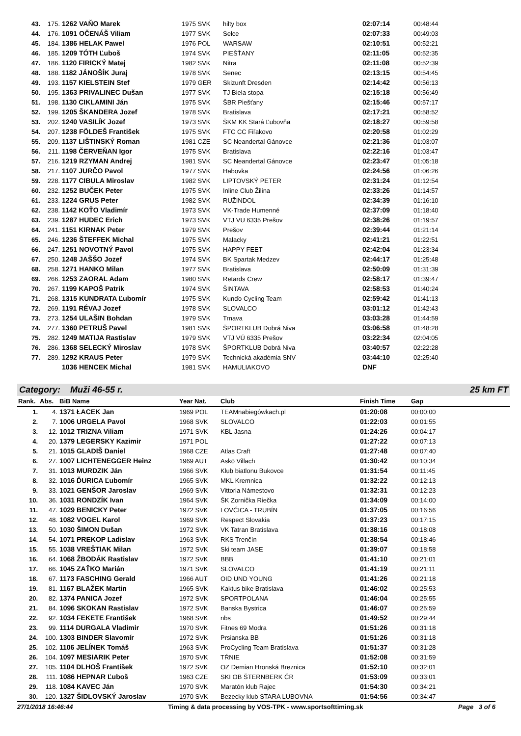| 43. | 175. | 1262 VAŇO Marek | 1975 SVK | hilty box | 02:07:14 | 00:48:44 |
| 44. | 176. | 1091 OČENÁŠ Viliam | 1977 SVK | Selce | 02:07:33 | 00:49:03 |
| 45. | 184. | 1386 HELAK Pawel | 1976 POL | WARSAW | 02:10:51 | 00:52:21 |
| 46. | 185. | 1209 TÓTH Ľuboš | 1974 SVK | PIEŠŤANY | 02:11:05 | 00:52:35 |
| 47. | 186. | 1120 FIRICKÝ Matej | 1982 SVK | Nitra | 02:11:08 | 00:52:39 |
| 48. | 188. | 1182 JÁNOŠÍK Juraj | 1978 SVK | Senec | 02:13:15 | 00:54:45 |
| 49. | 193. | 1157 KIELSTEIN Stef | 1979 GER | Skizunft Dresden | 02:14:42 | 00:56:13 |
| 50. | 195. | 1363 PRIVALINEC Dušan | 1977 SVK | TJ Biela stopa | 02:15:18 | 00:56:49 |
| 51. | 198. | 1130 CIKLAMINI Ján | 1975 SVK | ŠBR Piešťany | 02:15:46 | 00:57:17 |
| 52. | 199. | 1205 ŠKANDERA Jozef | 1978 SVK | Bratislava | 02:17:21 | 00:58:52 |
| 53. | 202. | 1240 VASILÍK Jozef | 1973 SVK | ŠKM KK Stará Ľubovňa | 02:18:27 | 00:59:58 |
| 54. | 207. | 1238 FÖLDEŠ František | 1975 SVK | FTC CC Fiľakovo | 02:20:58 | 01:02:29 |
| 55. | 209. | 1137 LIŠTINSKÝ Roman | 1981 CZE | SC Neandertal Gánovce | 02:21:36 | 01:03:07 |
| 56. | 211. | 1198 ČERVEŇAN Igor | 1975 SVK | Bratislava | 02:22:16 | 01:03:47 |
| 57. | 216. | 1219 RZYMAN Andrej | 1981 SVK | SC Neandertal Gánovce | 02:23:47 | 01:05:18 |
| 58. | 217. | 1107 JURČO Pavol | 1977 SVK | Habovka | 02:24:56 | 01:06:26 |
| 59. | 228. | 1177 CIBULA Miroslav | 1982 SVK | LIPTOVSKÝ PETER | 02:31:24 | 01:12:54 |
| 60. | 232. | 1252 BUČEK Peter | 1975 SVK | Inline Club Žilina | 02:33:26 | 01:14:57 |
| 61. | 233. | 1224 GRUS Peter | 1982 SVK | RUŽINDOL | 02:34:39 | 01:16:10 |
| 62. | 238. | 1142 KOŤO Vladimír | 1973 SVK | VK-Trade Humenné | 02:37:09 | 01:18:40 |
| 63. | 239. | 1287 HUDEC Erich | 1973 SVK | VTJ VU 6335 Prešov | 02:38:26 | 01:19:57 |
| 64. | 241. | 1151 KIRNAK Peter | 1979 SVK | Prešov | 02:39:44 | 01:21:14 |
| 65. | 246. | 1236 ŠTEFFEK Michal | 1975 SVK | Malacky | 02:41:21 | 01:22:51 |
| 66. | 247. | 1251 NOVOTNÝ Pavol | 1975 SVK | HAPPY FEET | 02:42:04 | 01:23:34 |
| 67. | 250. | 1248 JAŠŠO Jozef | 1974 SVK | BK Spartak Medzev | 02:44:17 | 01:25:48 |
| 68. | 258. | 1271 HANKO Milan | 1977 SVK | Bratislava | 02:50:09 | 01:31:39 |
| 69. | 266. | 1253 ZAORAL Adam | 1980 SVK | Retards Crew | 02:58:17 | 01:39:47 |
| 70. | 267. | 1199 KAPOŠ Patrik | 1974 SVK | ŠINTAVA | 02:58:53 | 01:40:24 |
| 71. | 268. | 1315 KUNDRATA Ľubomír | 1975 SVK | Kunďo Cycling Team | 02:59:42 | 01:41:13 |
| 72. | 269. | 1191 RÉVAJ Jozef | 1978 SVK | SLOVALCO | 03:01:12 | 01:42:43 |
| 73. | 273. | 1254 ULAŠIN Bohdan | 1979 SVK | Trnava | 03:03:28 | 01:44:59 |
| 74. | 277. | 1360 PETRUŠ Pavel | 1981 SVK | ŠPORTKLUB Dobrá Niva | 03:06:58 | 01:48:28 |
| 75. | 282. | 1249 MATIJA Rastislav | 1979 SVK | VTJ VÚ 6335 Prešov | 03:22:34 | 02:04:05 |
| 76. | 286. | 1368 SELECKÝ Miroslav | 1978 SVK | ŠPORTKLUB Dobrá Niva | 03:40:57 | 02:22:28 |
| 77. | 289. | 1292 KRAUS Peter | 1979 SVK | Technická akadémia SNV | 03:44:10 | 02:25:40 |
| | | 1036 HENCEK Michal | 1981 SVK | HAMULIAKOVO | DNF | |
Category: Muži 46-55 r. 25 km FT
| Rank. | Abs. | BiB Name | Year Nat. | Club | Finish Time | Gap |
| --- | --- | --- | --- | --- | --- | --- |
| 1. | 4. | 1371 ŁACEK Jan | 1969 POL | TEAMnabiegówkach.pl | 01:20:08 | 00:00:00 |
| 2. | 7. | 1006 URGELA Pavol | 1968 SVK | SLOVALCO | 01:22:03 | 00:01:55 |
| 3. | 12. | 1012 TRIZNA Viliam | 1971 SVK | KBL Jasna | 01:24:26 | 00:04:17 |
| 4. | 20. | 1379 LEGERSKY Kazimir | 1971 POL | | 01:27:22 | 00:07:13 |
| 5. | 21. | 1015 GLADIŠ Daniel | 1968 CZE | Atlas Craft | 01:27:48 | 00:07:40 |
| 6. | 27. | 1007 LICHTENEGGER Heinz | 1969 AUT | Askö Villach | 01:30:42 | 00:10:34 |
| 7. | 31. | 1013 MURDZIK Ján | 1966 SVK | Klub biatlonu Bukovce | 01:31:54 | 00:11:45 |
| 8. | 32. | 1016 ĎURICA Ľubomír | 1965 SVK | MKL Kremnica | 01:32:22 | 00:12:13 |
| 9. | 33. | 1021 GENŠOR Jaroslav | 1969 SVK | Vittoria Námestovo | 01:32:31 | 00:12:23 |
| 10. | 36. | 1031 RONDZÍK Ivan | 1964 SVK | ŠK Zornička Riečka | 01:34:09 | 00:14:00 |
| 11. | 47. | 1029 BENICKY Peter | 1972 SVK | LOVČICA - TRUBÍN | 01:37:05 | 00:16:56 |
| 12. | 48. | 1082 VOGEL Karol | 1969 SVK | Respect Slovakia | 01:37:23 | 00:17:15 |
| 13. | 50. | 1030 ŠIMON Dušan | 1972 SVK | VK Tatran Bratislava | 01:38:16 | 00:18:08 |
| 14. | 54. | 1071 PREKOP Ladislav | 1963 SVK | RKS Trenčín | 01:38:54 | 00:18:46 |
| 15. | 55. | 1038 VREŠTIAK Milan | 1972 SVK | Ski team JASE | 01:39:07 | 00:18:58 |
| 16. | 64. | 1068 ŽBODÁK Rastislav | 1972 SVK | BBB | 01:41:10 | 00:21:01 |
| 17. | 66. | 1045 ZAŤKO Marián | 1971 SVK | SLOVALCO | 01:41:19 | 00:21:11 |
| 18. | 67. | 1173 FASCHING Gerald | 1966 AUT | OID UND YOUNG | 01:41:26 | 00:21:18 |
| 19. | 81. | 1167 BLAŽEK Martin | 1965 SVK | Kaktus bike Bratislava | 01:46:02 | 00:25:53 |
| 20. | 82. | 1374 PANICA Jozef | 1972 SVK | SPORTPOLANA | 01:46:04 | 00:25:55 |
| 21. | 84. | 1096 SKOKAN Rastislav | 1972 SVK | Banska Bystrica | 01:46:07 | 00:25:59 |
| 22. | 92. | 1034 FEKETE František | 1968 SVK | nbs | 01:49:52 | 00:29:44 |
| 23. | 99. | 1114 DURGALA Vladimir | 1970 SVK | Fitnes 69 Modra | 01:51:26 | 00:31:18 |
| 24. | 100. | 1303 BINDER Slavomír | 1972 SVK | Prsianska BB | 01:51:26 | 00:31:18 |
| 25. | 102. | 1106 JELÍNEK Tomáš | 1963 SVK | ProCycling Team Bratislava | 01:51:37 | 00:31:28 |
| 26. | 104. | 1097 MESIARIK Peter | 1970 SVK | TŔNIE | 01:52:08 | 00:31:59 |
| 27. | 105. | 1104 DLHOŠ František | 1972 SVK | OZ Demian Hronská Breznica | 01:52:10 | 00:32:01 |
| 28. | 111. | 1086 HEPNAR Ľuboš | 1963 CZE | SKI OB ŠTERNBERK ČR | 01:53:09 | 00:33:01 |
| 29. | 118. | 1084 KAVEC Ján | 1970 SVK | Maratón klub Rajec | 01:54:30 | 00:34:21 |
| 30. | 120. | 1327 ŠIDLOVSKÝ Jaroslav | 1970 SVK | Bezecky klub STARA LUBOVNA | 01:54:56 | 00:34:47 |
27/1/2018 16:46:44 Timing & data processing by VOS-TPK - www.sportsofttiming.sk Page 3 of 6